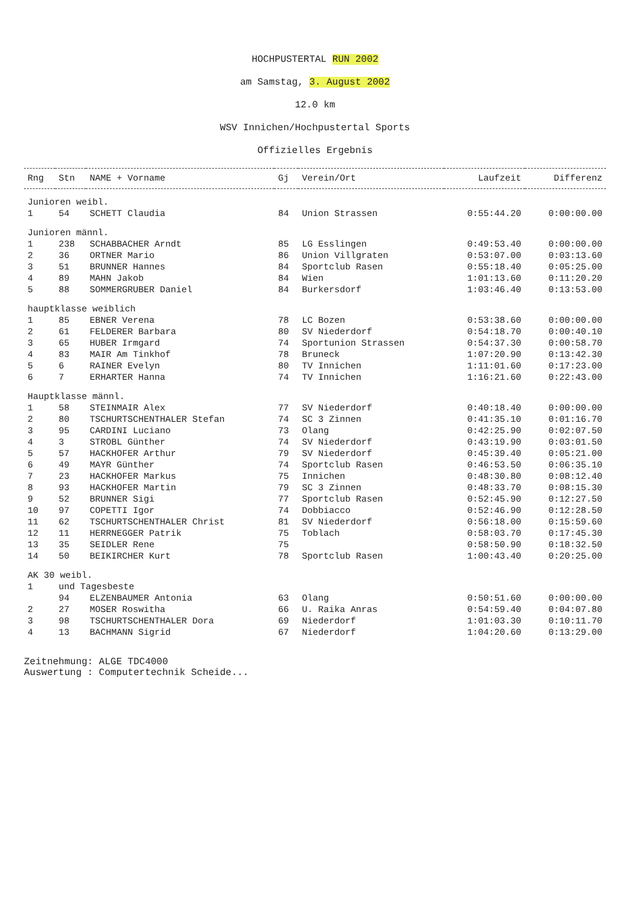HOCHPUSTERTAL RUN 2002
am Samstag, 3. August 2002
12.0 km
WSV Innichen/Hochpustertal Sports
Offizielles Ergebnis
| Rng | Stn | NAME + Vorname | Gj | Verein/Ort | Laufzeit | Differenz |
| --- | --- | --- | --- | --- | --- | --- |
| Junioren weibl. | | | | | | |
| 1 | 54 | SCHETT Claudia | 84 | Union Strassen | 0:55:44.20 | 0:00:00.00 |
| Junioren männl. | | | | | | |
| 1 | 238 | SCHABBACHER Arndt | 85 | LG Esslingen | 0:49:53.40 | 0:00:00.00 |
| 2 | 36 | ORTNER Mario | 86 | Union Villgraten | 0:53:07.00 | 0:03:13.60 |
| 3 | 51 | BRUNNER Hannes | 84 | Sportclub Rasen | 0:55:18.40 | 0:05:25.00 |
| 4 | 89 | MAHN Jakob | 84 | Wien | 1:01:13.60 | 0:11:20.20 |
| 5 | 88 | SOMMERGRUBER Daniel | 84 | Burkersdorf | 1:03:46.40 | 0:13:53.00 |
| hauptklasse weiblich | | | | | | |
| 1 | 85 | EBNER Verena | 78 | LC Bozen | 0:53:38.60 | 0:00:00.00 |
| 2 | 61 | FELDERER Barbara | 80 | SV Niederdorf | 0:54:18.70 | 0:00:40.10 |
| 3 | 65 | HUBER Irmgard | 74 | Sportunion Strassen | 0:54:37.30 | 0:00:58.70 |
| 4 | 83 | MAIR Am Tinkhof | 78 | Bruneck | 1:07:20.90 | 0:13:42.30 |
| 5 | 6 | RAINER Evelyn | 80 | TV Innichen | 1:11:01.60 | 0:17:23.00 |
| 6 | 7 | ERHARTER Hanna | 74 | TV Innichen | 1:16:21.60 | 0:22:43.00 |
| Hauptklasse männl. | | | | | | |
| 1 | 58 | STEINMAIR Alex | 77 | SV Niederdorf | 0:40:18.40 | 0:00:00.00 |
| 2 | 80 | TSCHURTSCHENTHALER Stefan | 74 | SC 3 Zinnen | 0:41:35.10 | 0:01:16.70 |
| 3 | 95 | CARDINI Luciano | 73 | Olang | 0:42:25.90 | 0:02:07.50 |
| 4 | 3 | STROBL Günther | 74 | SV Niederdorf | 0:43:19.90 | 0:03:01.50 |
| 5 | 57 | HACKHOFER Arthur | 79 | SV Niederdorf | 0:45:39.40 | 0:05:21.00 |
| 6 | 49 | MAYR Günther | 74 | Sportclub Rasen | 0:46:53.50 | 0:06:35.10 |
| 7 | 23 | HACKHOFER Markus | 75 | Innichen | 0:48:30.80 | 0:08:12.40 |
| 8 | 93 | HACKHOFER Martin | 79 | SC 3 Zinnen | 0:48:33.70 | 0:08:15.30 |
| 9 | 52 | BRUNNER Sigi | 77 | Sportclub Rasen | 0:52:45.90 | 0:12:27.50 |
| 10 | 97 | COPETTI Igor | 74 | Dobbiacco | 0:52:46.90 | 0:12:28.50 |
| 11 | 62 | TSCHURTSCHENTHALER Christ | 81 | SV Niederdorf | 0:56:18.00 | 0:15:59.60 |
| 12 | 11 | HERRNEGGER Patrik | 75 | Toblach | 0:58:03.70 | 0:17:45.30 |
| 13 | 35 | SEIDLER Rene | 75 | | 0:58:50.90 | 0:18:32.50 |
| 14 | 50 | BEIKIRCHER Kurt | 78 | Sportclub Rasen | 1:00:43.40 | 0:20:25.00 |
| AK 30 weibl. | | | | | | |
| 1 | und Tagesbeste | | | | | |
| | 94 | ELZENBAUMER Antonia | 63 | Olang | 0:50:51.60 | 0:00:00.00 |
| 2 | 27 | MOSER Roswitha | 66 | U. Raika Anras | 0:54:59.40 | 0:04:07.80 |
| 3 | 98 | TSCHURTSCHENTHALER Dora | 69 | Niederdorf | 1:01:03.30 | 0:10:11.70 |
| 4 | 13 | BACHMANN Sigrid | 67 | Niederdorf | 1:04:20.60 | 0:13:29.00 |
Zeitnehmung: ALGE TDC4000
Auswertung : Computertechnik Scheide...